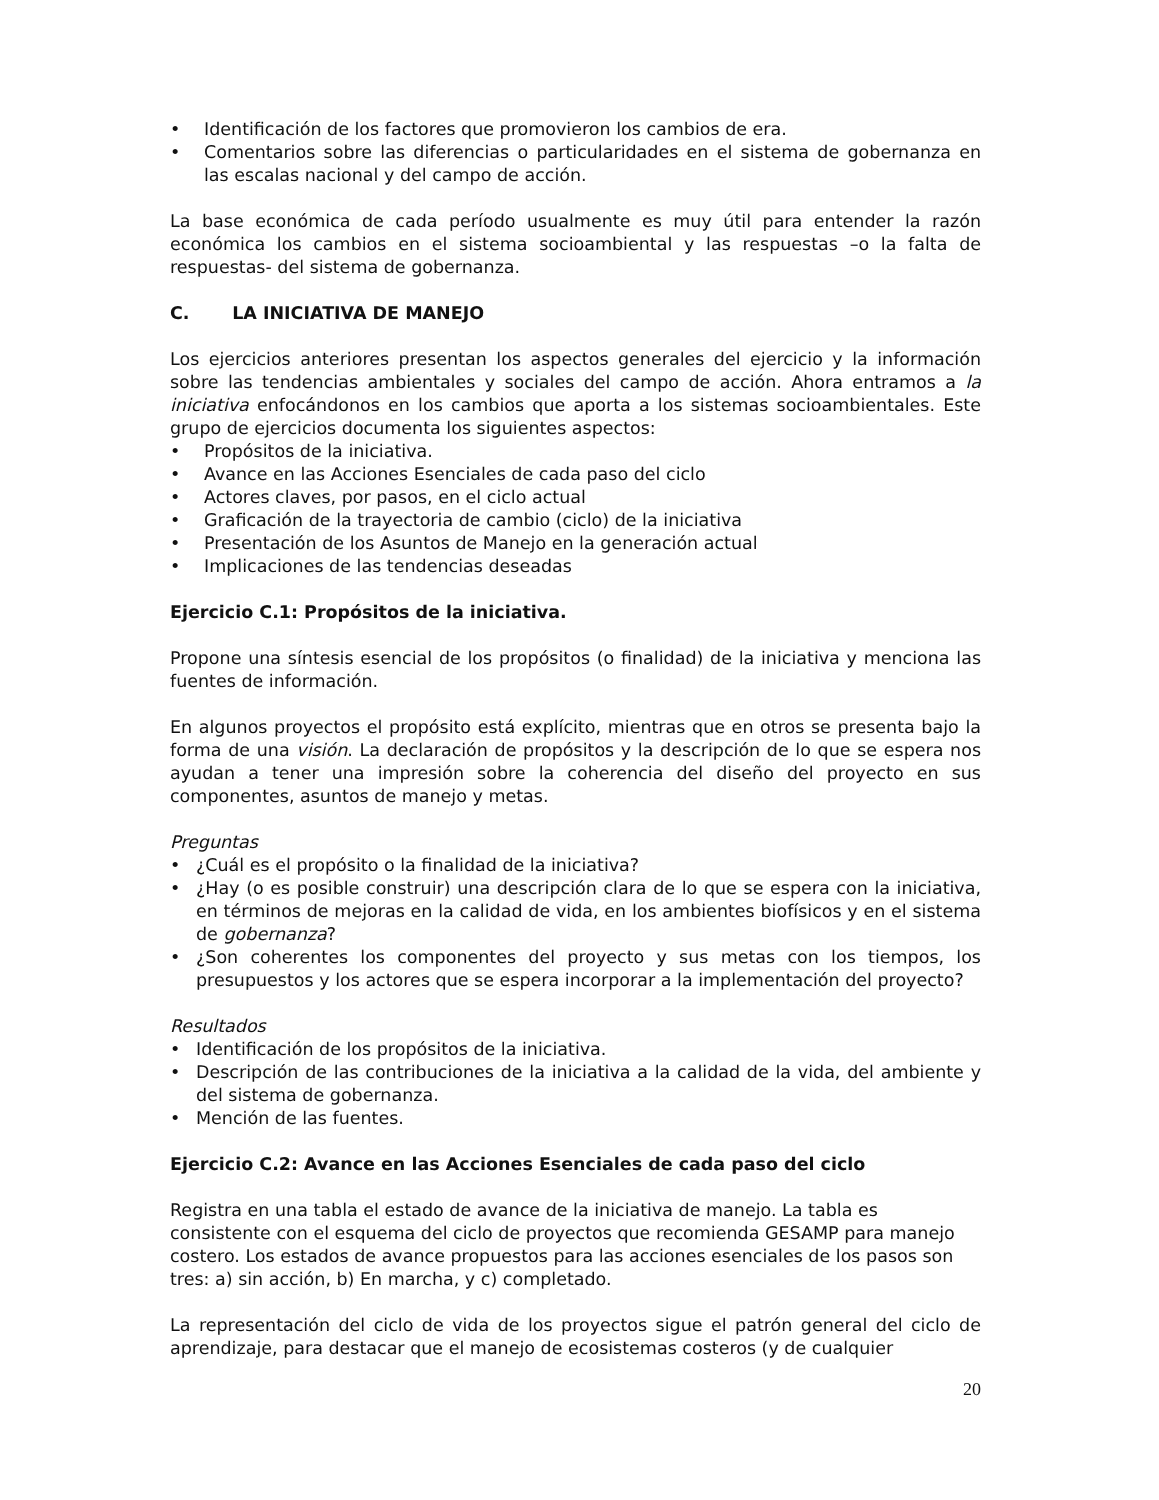• Identificación de los factores que promovieron los cambios de era.
• Comentarios sobre las diferencias o particularidades en el sistema de gobernanza en las escalas nacional y del campo de acción.
La base económica de cada período usualmente es muy útil para entender la razón económica los cambios en el sistema socioambiental y las respuestas –o la falta de respuestas- del sistema de gobernanza.
C. LA INICIATIVA DE MANEJO
Los ejercicios anteriores presentan los aspectos generales del ejercicio y la información sobre las tendencias ambientales y sociales del campo de acción. Ahora entramos a la iniciativa enfocándonos en los cambios que aporta a los sistemas socioambientales. Este grupo de ejercicios documenta los siguientes aspectos:
• Propósitos de la iniciativa.
• Avance en las Acciones Esenciales de cada paso del ciclo
• Actores claves, por pasos, en el ciclo actual
• Graficación de la trayectoria de cambio (ciclo) de la iniciativa
• Presentación de los Asuntos de Manejo en la generación actual
• Implicaciones de las tendencias deseadas
Ejercicio C.1: Propósitos de la iniciativa.
Propone una síntesis esencial de los propósitos (o finalidad) de la iniciativa y menciona las fuentes de información.
En algunos proyectos el propósito está explícito, mientras que en otros se presenta bajo la forma de una visión. La declaración de propósitos y la descripción de lo que se espera nos ayudan a tener una impresión sobre la coherencia del diseño del proyecto en sus componentes, asuntos de manejo y metas.
Preguntas
• ¿Cuál es el propósito o la finalidad de la iniciativa?
• ¿Hay (o es posible construir) una descripción clara de lo que se espera con la iniciativa, en términos de mejoras en la calidad de vida, en los ambientes biofísicos y en el sistema de gobernanza?
• ¿Son coherentes los componentes del proyecto y sus metas con los tiempos, los presupuestos y los actores que se espera incorporar a la implementación del proyecto?
Resultados
• Identificación de los propósitos de la iniciativa.
• Descripción de las contribuciones de la iniciativa a la calidad de la vida, del ambiente y del sistema de gobernanza.
• Mención de las fuentes.
Ejercicio C.2: Avance en las Acciones Esenciales de cada paso del ciclo
Registra en una tabla el estado de avance de la iniciativa de manejo. La tabla es consistente con el esquema del ciclo de proyectos que recomienda GESAMP para manejo costero. Los estados de avance propuestos para las acciones esenciales de los pasos son tres: a) sin acción, b) En marcha, y c) completado.
La representación del ciclo de vida de los proyectos sigue el patrón general del ciclo de aprendizaje, para destacar que el manejo de ecosistemas costeros (y de cualquier
20